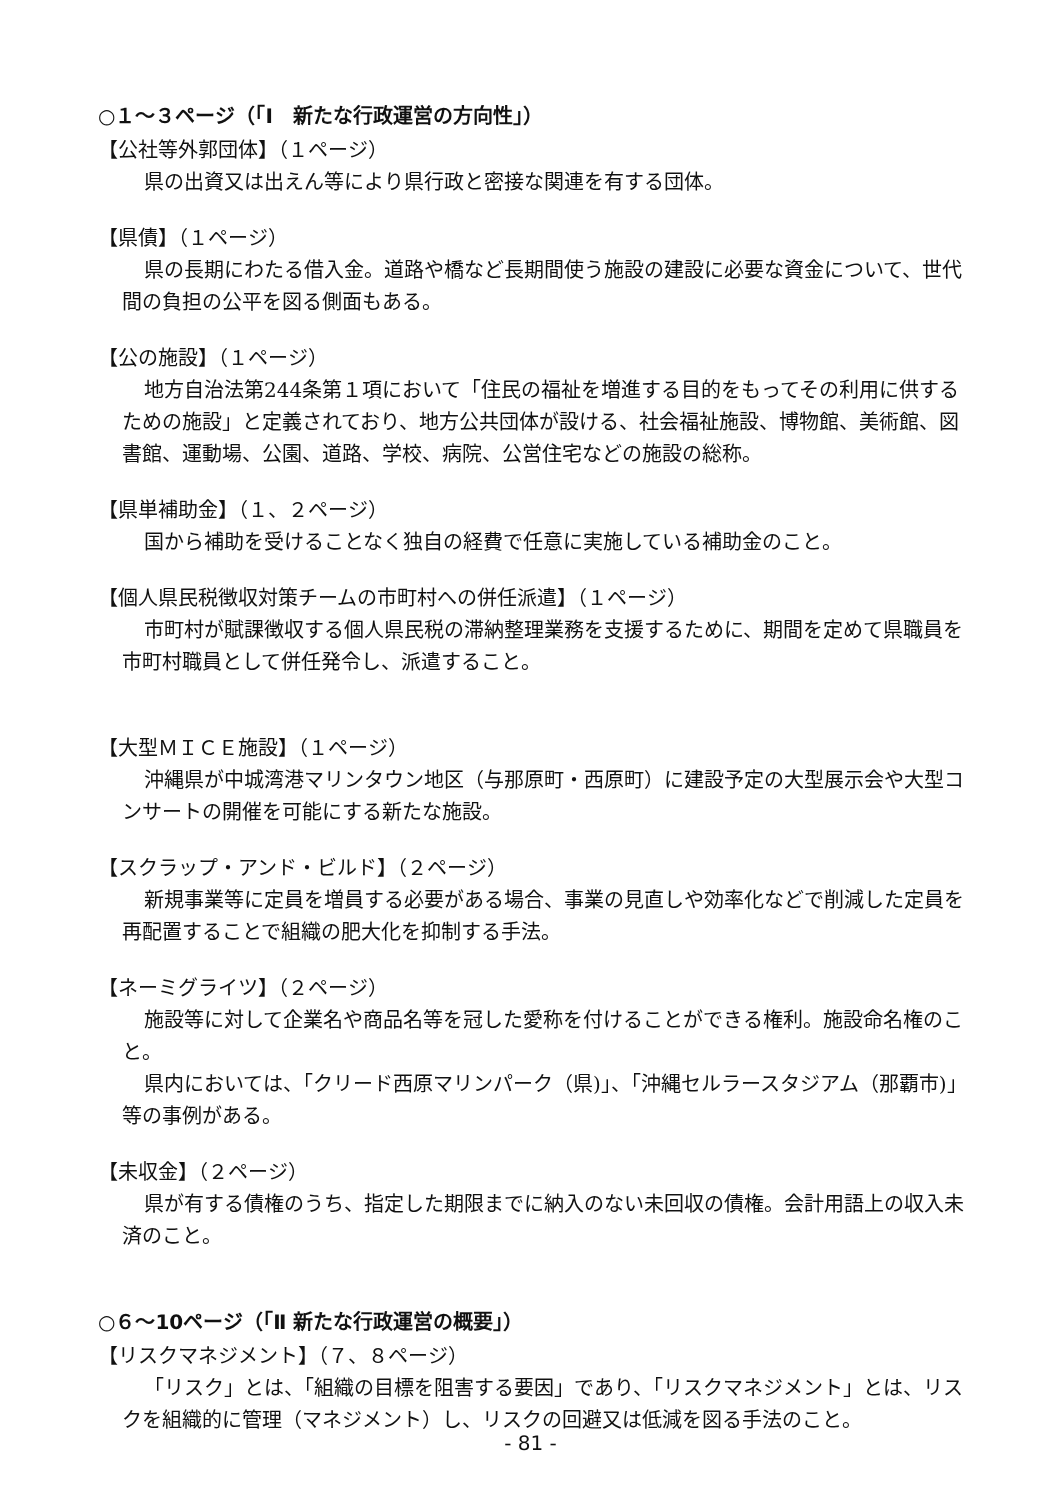○１～３ページ（「Ⅰ　新たな行政運営の方向性」）
【公社等外郭団体】（１ページ）
県の出資又は出えん等により県行政と密接な関連を有する団体。
【県債】（１ページ）
県の長期にわたる借入金。道路や橋など長期間使う施設の建設に必要な資金について、世代間の負担の公平を図る側面もある。
【公の施設】（１ページ）
地方自治法第244条第１項において「住民の福祉を増進する目的をもってその利用に供するための施設」と定義されており、地方公共団体が設ける、社会福祉施設、博物館、美術館、図書館、運動場、公園、道路、学校、病院、公営住宅などの施設の総称。
【県単補助金】（１、２ページ）
国から補助を受けることなく独自の経費で任意に実施している補助金のこと。
【個人県民税徴収対策チームの市町村への併任派遣】（１ページ）
市町村が賦課徴収する個人県民税の滞納整理業務を支援するために、期間を定めて県職員を市町村職員として併任発令し、派遣すること。
【大型ＭＩＣＥ施設】（１ページ）
沖縄県が中城湾港マリンタウン地区（与那原町・西原町）に建設予定の大型展示会や大型コンサートの開催を可能にする新たな施設。
【スクラップ・アンド・ビルド】（２ページ）
新規事業等に定員を増員する必要がある場合、事業の見直しや効率化などで削減した定員を再配置することで組織の肥大化を抑制する手法。
【ネーミグライツ】（２ページ）
施設等に対して企業名や商品名等を冠した愛称を付けることができる権利。施設命名権のこと。
県内においては、「クリード西原マリンパーク（県)」、「沖縄セルラースタジアム（那覇市)」等の事例がある。
【未収金】（２ページ）
県が有する債権のうち、指定した期限までに納入のない未回収の債権。会計用語上の収入未済のこと。
○６～10ページ（「Ⅱ 新たな行政運営の概要」）
【リスクマネジメント】（７、８ページ）
「リスク」とは、「組織の目標を阻害する要因」であり、「リスクマネジメント」とは、リスクを組織的に管理（マネジメント）し、リスクの回避又は低減を図る手法のこと。
- 81 -